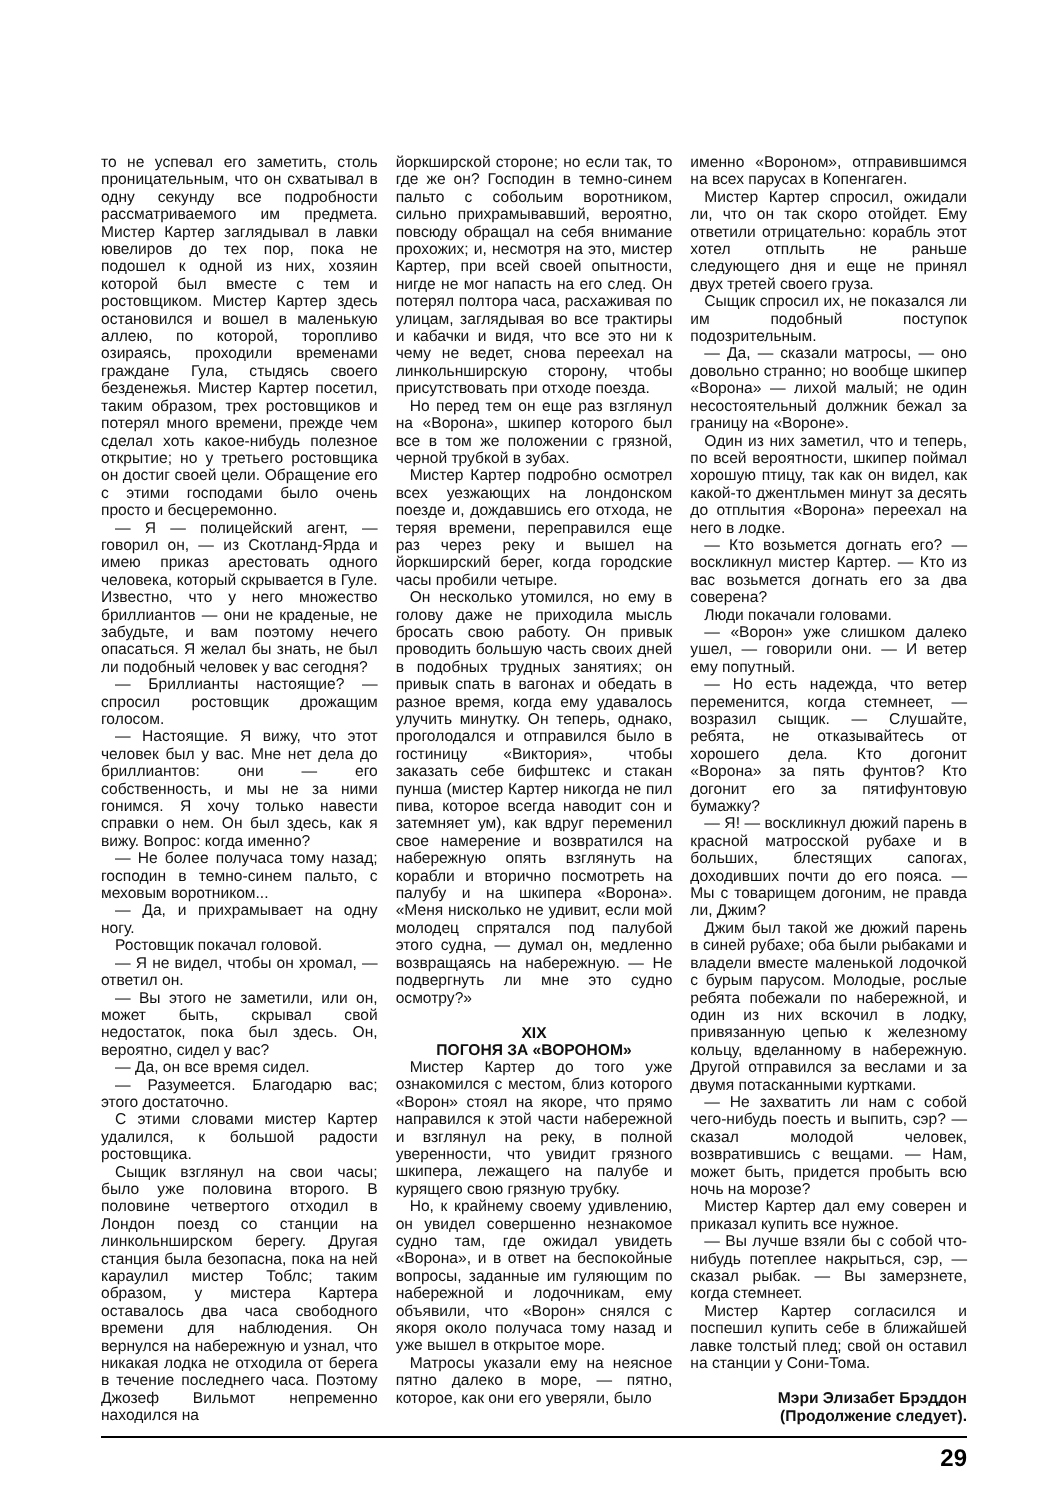то не успевал его заметить, столь проницательным, что он схватывал в одну секунду все подробности рассматриваемого им предмета. Мистер Картер заглядывал в лавки ювелиров до тех пор, пока не подошел к одной из них, хозяин которой был вместе с тем и ростовщиком. Мистер Картер здесь остановился и вошел в маленькую аллею, по которой, торопливо озираясь, проходили временами граждане Гула, стыдясь своего безденежья. Мистер Картер посетил, таким образом, трех ростовщиков и потерял много времени, прежде чем сделал хоть какое-нибудь полезное открытие; но у третьего ростовщика он достиг своей цели. Обращение его с этими господами было очень просто и бесцеремонно.
— Я — полицейский агент, — говорил он, — из Скотланд-Ярда и имею приказ арестовать одного человека, который скрывается в Гуле. Известно, что у него множество бриллиантов — они не краденые, не забудьте, и вам поэтому нечего опасаться. Я желал бы знать, не был ли подобный человек у вас сегодня?
— Бриллианты настоящие? — спросил ростовщик дрожащим голосом.
— Настоящие. Я вижу, что этот человек был у вас. Мне нет дела до бриллиантов: они — его собственность, и мы не за ними гонимся. Я хочу только навести справки о нем. Он был здесь, как я вижу. Вопрос: когда именно?
— Не более получаса тому назад; господин в темно-синем пальто, с меховым воротником...
— Да, и прихрамывает на одну ногу.
Ростовщик покачал головой.
— Я не видел, чтобы он хромал, — ответил он.
— Вы этого не заметили, или он, может быть, скрывал свой недостаток, пока был здесь. Он, вероятно, сидел у вас?
— Да, он все время сидел.
— Разумеется. Благодарю вас; этого достаточно.
С этими словами мистер Картер удалился, к большой радости ростовщика.
Сыщик взглянул на свои часы; было уже половина второго. В половине четвертого отходил в Лондон поезд со станции на линкольнширском берегу. Другая станция была безопасна, пока на ней караулил мистер Тоблс; таким образом, у мистера Картера оставалось два часа свободного времени для наблюдения. Он вернулся на набережную и узнал, что никакая лодка не отходила от берега в течение последнего часа. Поэтому Джозеф Вильмот непременно находился на
йоркширской стороне; но если так, то где же он? Господин в темно-синем пальто с собольим воротником, сильно прихрамывавший, вероятно, повсюду обращал на себя внимание прохожих; и, несмотря на это, мистер Картер, при всей своей опытности, нигде не мог напасть на его след. Он потерял полтора часа, расхаживая по улицам, заглядывая во все трактиры и кабачки и видя, что все это ни к чему не ведет, снова переехал на линкольнширскую сторону, чтобы присутствовать при отходе поезда.
Но перед тем он еще раз взглянул на «Ворона», шкипер которого был все в том же положении с грязной, черной трубкой в зубах.
Мистер Картер подробно осмотрел всех уезжающих на лондонском поезде и, дождавшись его отхода, не теряя времени, переправился еще раз через реку и вышел на йоркширский берег, когда городские часы пробили четыре.
Он несколько утомился, но ему в голову даже не приходила мысль бросать свою работу. Он привык проводить большую часть своих дней в подобных трудных занятиях; он привык спать в вагонах и обедать в разное время, когда ему удавалось улучить минутку. Он теперь, однако, проголодался и отправился было в гостиницу «Виктория», чтобы заказать себе бифштекс и стакан пунша (мистер Картер никогда не пил пива, которое всегда наводит сон и затемняет ум), как вдруг переменил свое намерение и возвратился на набережную опять взглянуть на корабли и вторично посмотреть на палубу и на шкипера «Ворона». «Меня нисколько не удивит, если мой молодец спрятался под палубой этого судна, — думал он, медленно возвращаясь на набережную. — Не подвергнуть ли мне это судно осмотру?»
XIX
ПОГОНЯ ЗА «ВОРОНОМ»
Мистер Картер до того уже ознакомился с местом, близ которого «Ворон» стоял на якоре, что прямо направился к этой части набережной и взглянул на реку, в полной уверенности, что увидит грязного шкипера, лежащего на палубе и курящего свою грязную трубку.
Но, к крайнему своему удивлению, он увидел совершенно незнакомое судно там, где ожидал увидеть «Ворона», и в ответ на беспокойные вопросы, заданные им гуляющим по набережной и лодочникам, ему объявили, что «Ворон» снялся с якоря около получаса тому назад и уже вышел в открытое море.
Матросы указали ему на неясное пятно далеко в море, — пятно, которое, как они его уверяли, было
именно «Вороном», отправившимся на всех парусах в Копенгаген.
Мистер Картер спросил, ожидали ли, что он так скоро отойдет. Ему ответили отрицательно: корабль этот хотел отплыть не раньше следующего дня и еще не принял двух третей своего груза.
Сыщик спросил их, не показался ли им подобный поступок подозрительным.
— Да, — сказали матросы, — оно довольно странно; но вообще шкипер «Ворона» — лихой малый; не один несостоятельный должник бежал за границу на «Вороне».
Один из них заметил, что и теперь, по всей вероятности, шкипер поймал хорошую птицу, так как он видел, как какой-то джентльмен минут за десять до отплытия «Ворона» переехал на него в лодке.
— Кто возьмется догнать его? — воскликнул мистер Картер. — Кто из вас возьмется догнать его за два соверена?
Люди покачали головами.
— «Ворон» уже слишком далеко ушел, — говорили они. — И ветер ему попутный.
— Но есть надежда, что ветер переменится, когда стемнеет, — возразил сыщик. — Слушайте, ребята, не отказывайтесь от хорошего дела. Кто догонит «Ворона» за пять фунтов? Кто догонит его за пятифунтовую бумажку?
— Я! — воскликнул дюжий парень в красной матросской рубахе и в больших, блестящих сапогах, доходивших почти до его пояса. — Мы с товарищем догоним, не правда ли, Джим?
Джим был такой же дюжий парень в синей рубахе; оба были рыбаками и владели вместе маленькой лодочкой с бурым парусом. Молодые, рослые ребята побежали по набережной, и один из них вскочил в лодку, привязанную цепью к железному кольцу, вделанному в набережную. Другой отправился за веслами и за двумя потасканными куртками.
— Не захватить ли нам с собой чего-нибудь поесть и выпить, сэр? — сказал молодой человек, возвратившись с вещами. — Нам, может быть, придется пробыть всю ночь на морозе?
Мистер Картер дал ему соверен и приказал купить все нужное.
— Вы лучше взяли бы с собой что-нибудь потеплее накрыться, сэр, — сказал рыбак. — Вы замерзнете, когда стемнеет.
Мистер Картер согласился и поспешил купить себе в ближайшей лавке толстый плед; свой он оставил на станции у Сони-Тома.
Мэри Элизабет Брэддон
(Продолжение следует).
29